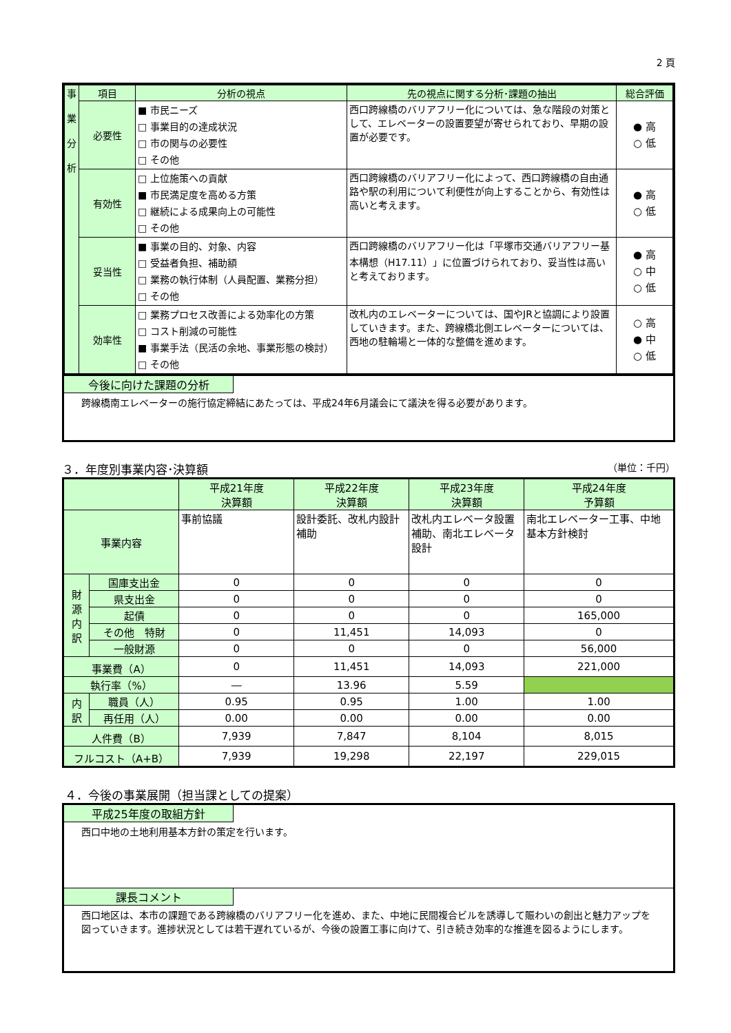2 頁
| 事 業 分 析 | 項目 | 分析の視点 | 先の視点に関する分析･課題の抽出 | 総合評価 |
| --- | --- | --- | --- | --- |
| | 必要性 | ■ 市民ニーズ □ 事業目的の達成状況 □ 市の関与の必要性 □ その他 | 西口跨線橋のバリアフリー化については、急な階段の対策として、エレベーターの設置要望が寄せられており、早期の設置が必要です。 | ● 高 ○ 低 |
| | 有効性 | □ 上位施策への貢献 ■ 市民満足度を高める方策 □ 継続による成果向上の可能性 □ その他 | 西口跨線橋のバリアフリー化によって、西口跨線橋の自由通路や駅の利用について利便性が向上することから、有効性は高いと考えます。 | ● 高 ○ 低 |
| | 妥当性 | ■ 事業の目的、対象、内容 □ 受益者負担、補助額 □ 業務の執行体制（人員配置、業務分担） □ その他 | 西口跨線橋のバリアフリー化は「平塚市交通バリアフリー基本構想（H17.11）」に位置づけられており、妥当性は高いと考えております。 | ● 高 ○ 中 ○ 低 |
| | 効率性 | □ 業務プロセス改善による効率化の方策 □ コスト削減の可能性 ■ 事業手法（民活の余地、事業形態の検討） □ その他 | 改札内のエレベーターについては、国やJRと協調により設置していきます。また、跨線橋北側エレベーターについては、西地の駐輪場と一体的な整備を進めます。 | ○ 高 ● 中 ○ 低 |
今後に向けた課題の分析
跨線橋南エレベーターの施行協定締結にあたっては、平成24年6月議会にて議決を得る必要があります。
３．年度別事業内容･決算額 （単位：千円）
| | | 平成21年度 決算額 | 平成22年度 決算額 | 平成23年度 決算額 | 平成24年度 予算額 |
| 事業内容 | | 事前協議 | 設計委託、改札内設計補助 | 改札内エレベータ設置補助、南北エレベータ設計 | 南北エレベーター工事、中地基本方針検討 |
| 財 源 内 訳 | 国庫支出金 | 0 | 0 | 0 | 0 |
| | 県支出金 | 0 | 0 | 0 | 0 |
| | 起債 | 0 | 0 | 0 | 165,000 |
| | その他 特財 | 0 | 11,451 | 14,093 | 0 |
| | 一般財源 | 0 | 0 | 0 | 56,000 |
| 事業費（A） | | 0 | 11,451 | 14,093 | 221,000 |
| 執行率（%） | | ― | 13.96 | 5.59 | |
| 内 訳 | 職員（人） | 0.95 | 0.95 | 1.00 | 1.00 |
| | 再任用（人） | 0.00 | 0.00 | 0.00 | 0.00 |
| 人件費（B） | | 7,939 | 7,847 | 8,104 | 8,015 |
| フルコスト（A+B） | | 7,939 | 19,298 | 22,197 | 229,015 |
４．今後の事業展開（担当課としての提案）
平成25年度の取組方針
西口中地の土地利用基本方針の策定を行います。
課長コメント
西口地区は、本市の課題である跨線橋のバリアフリー化を進め、また、中地に民間複合ビルを誘導して賑わいの創出と魅力アップを図っていきます。進捗状況としては若干遅れているが、今後の設置工事に向けて、引き続き効率的な推進を図るようにします。